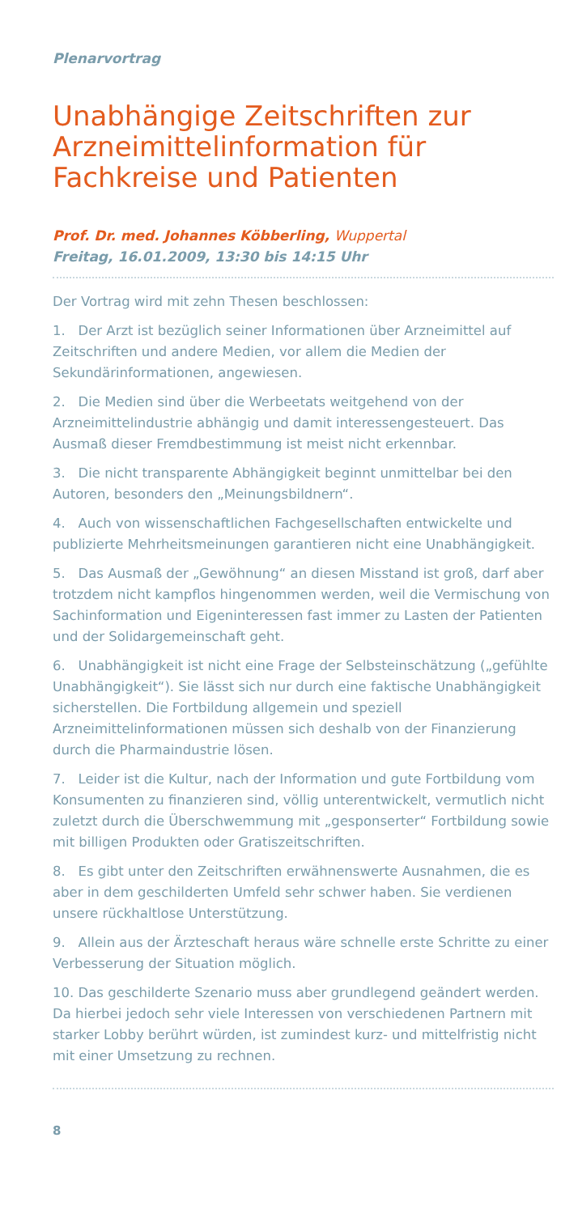Plenarvortrag
Unabhängige Zeitschriften zur Arzneimittelinformation für Fachkreise und Patienten
Prof. Dr. med. Johannes Köbberling, Wuppertal
Freitag, 16.01.2009, 13:30 bis 14:15 Uhr
Der Vortrag wird mit zehn Thesen beschlossen:
1. Der Arzt ist bezüglich seiner Informationen über Arzneimittel auf Zeitschriften und andere Medien, vor allem die Medien der Sekundärinformationen, angewiesen.
2. Die Medien sind über die Werbeetats weitgehend von der Arzneimittelindustrie abhängig und damit interessengesteuert. Das Ausmaß dieser Fremdbestimmung ist meist nicht erkennbar.
3. Die nicht transparente Abhängigkeit beginnt unmittelbar bei den Autoren, besonders den „Meinungsbildnern“.
4. Auch von wissenschaftlichen Fachgesellschaften entwickelte und publizierte Mehrheitsmeinungen garantieren nicht eine Unabhängigkeit.
5. Das Ausmaß der „Gewöhnung“ an diesen Misstand ist groß, darf aber trotzdem nicht kampflos hingenommen werden, weil die Vermischung von Sachinformation und Eigeninteressen fast immer zu Lasten der Patienten und der Solidargemeinschaft geht.
6. Unabhängigkeit ist nicht eine Frage der Selbsteinschätzung („gefühlte Unabhängigkeit“). Sie lässt sich nur durch eine faktische Unabhängigkeit sicherstellen. Die Fortbildung allgemein und speziell Arzneimittelinformationen müssen sich deshalb von der Finanzierung durch die Pharmaindustrie lösen.
7. Leider ist die Kultur, nach der Information und gute Fortbildung vom Konsumenten zu finanzieren sind, völlig unterentwickelt, vermutlich nicht zuletzt durch die Überschwemmung mit „gesponserter“ Fortbildung sowie mit billigen Produkten oder Gratiszeitschriften.
8. Es gibt unter den Zeitschriften erwähnenswerte Ausnahmen, die es aber in dem geschilderten Umfeld sehr schwer haben. Sie verdienen unsere rückhaltlose Unterstützung.
9. Allein aus der Ärzteschaft heraus wäre schnelle erste Schritte zu einer Verbesserung der Situation möglich.
10. Das geschilderte Szenario muss aber grundlegend geändert werden. Da hierbei jedoch sehr viele Interessen von verschiedenen Partnern mit starker Lobby berührt würden, ist zumindest kurz- und mittelfristig nicht mit einer Umsetzung zu rechnen.
8